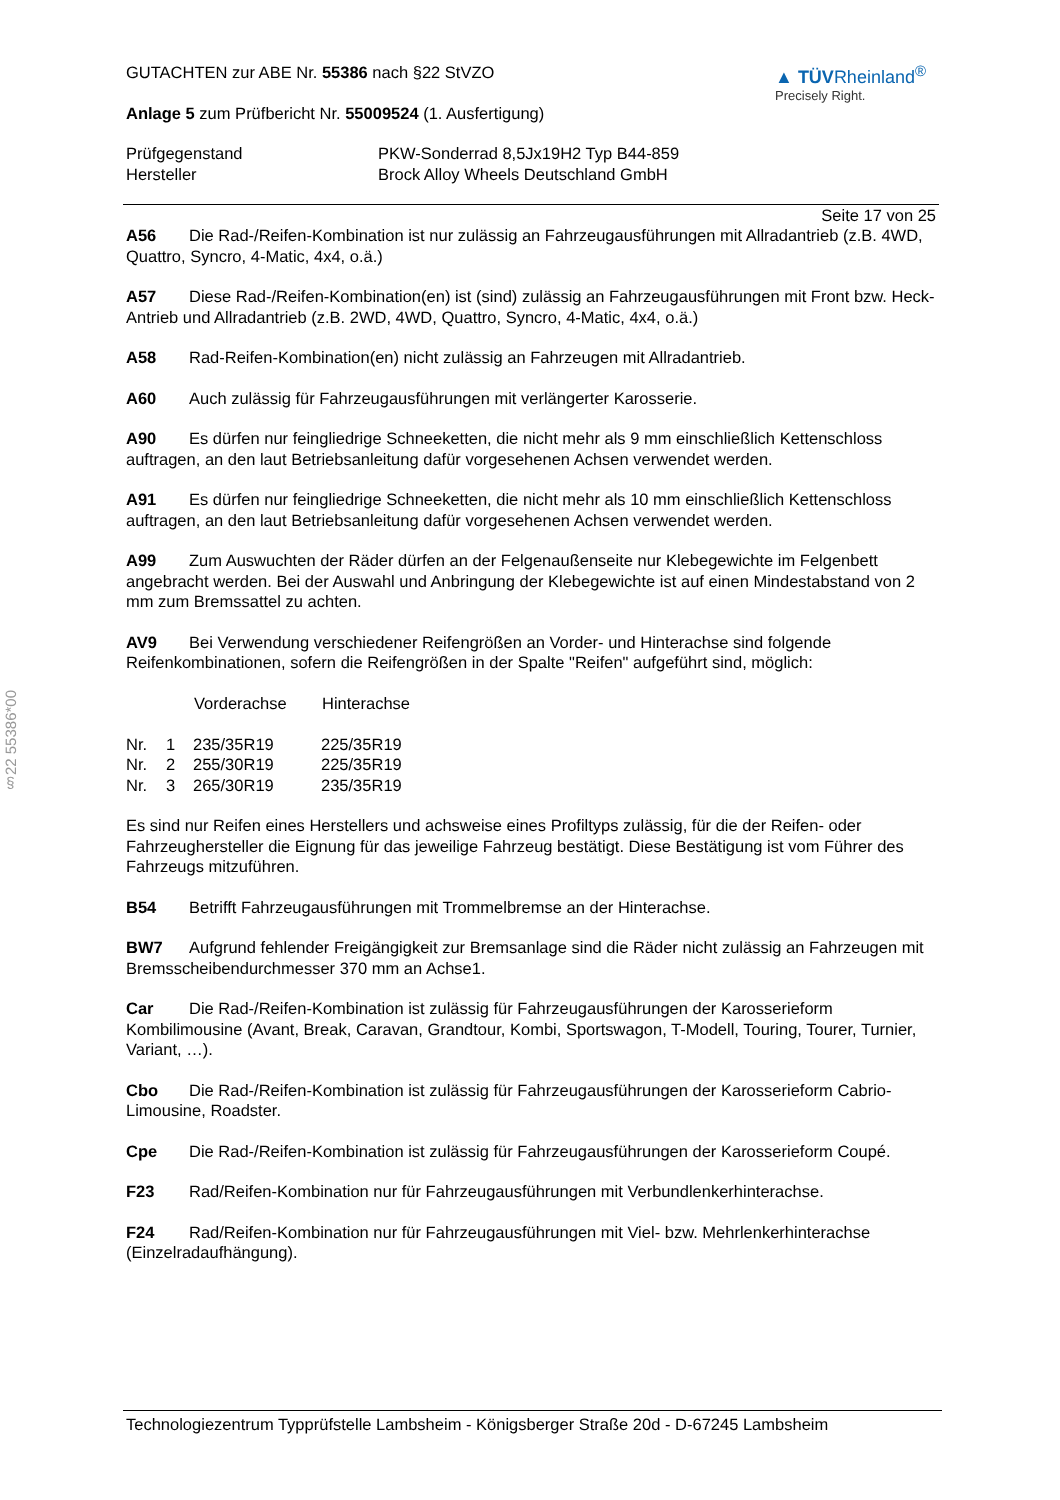§22 55386*00
GUTACHTEN zur ABE Nr. 55386 nach §22 StVZO
Anlage 5 zum Prüfbericht Nr. 55009524 (1. Ausfertigung)
▲ TÜVRheinland<sup>®</sup>
Precisely Right.
| Prüfgegenstand | PKW-Sonderrad 8,5Jx19H2 Typ B44-859 |
| Hersteller | Brock Alloy Wheels Deutschland GmbH |
Seite 17 von 25
A56 Die Rad-/Reifen-Kombination ist nur zulässig an Fahrzeugausführungen mit Allradantrieb (z.B. 4WD, Quattro, Syncro, 4-Matic, 4x4, o.ä.)
A57 Diese Rad-/Reifen-Kombination(en) ist (sind) zulässig an Fahrzeugausführungen mit Front bzw. Heck-Antrieb und Allradantrieb (z.B. 2WD, 4WD, Quattro, Syncro, 4-Matic, 4x4, o.ä.)
A58 Rad-Reifen-Kombination(en) nicht zulässig an Fahrzeugen mit Allradantrieb.
A60 Auch zulässig für Fahrzeugausführungen mit verlängerter Karosserie.
A90 Es dürfen nur feingliedrige Schneeketten, die nicht mehr als 9 mm einschließlich Kettenschloss auftragen, an den laut Betriebsanleitung dafür vorgesehenen Achsen verwendet werden.
A91 Es dürfen nur feingliedrige Schneeketten, die nicht mehr als 10 mm einschließlich Kettenschloss auftragen, an den laut Betriebsanleitung dafür vorgesehenen Achsen verwendet werden.
A99 Zum Auswuchten der Räder dürfen an der Felgenaußenseite nur Klebegewichte im Felgenbett angebracht werden. Bei der Auswahl und Anbringung der Klebegewichte ist auf einen Mindestabstand von 2 mm zum Bremssattel zu achten.
AV9 Bei Verwendung verschiedener Reifengrößen an Vorder- und Hinterachse sind folgende Reifenkombinationen, sofern die Reifengrößen in der Spalte "Reifen" aufgeführt sind, möglich:
| | | Vorderachse | Hinterachse |
| --- | --- | --- | --- |
| Nr. | 1 | 235/35R19 | 225/35R19 |
| Nr. | 2 | 255/30R19 | 225/35R19 |
| Nr. | 3 | 265/30R19 | 235/35R19 |
Es sind nur Reifen eines Herstellers und achsweise eines Profiltyps zulässig, für die der Reifen- oder Fahrzeughersteller die Eignung für das jeweilige Fahrzeug bestätigt. Diese Bestätigung ist vom Führer des Fahrzeugs mitzuführen.
B54 Betrifft Fahrzeugausführungen mit Trommelbremse an der Hinterachse.
BW7 Aufgrund fehlender Freigängigkeit zur Bremsanlage sind die Räder nicht zulässig an Fahrzeugen mit Bremsscheibendurchmesser 370 mm an Achse1.
Car Die Rad-/Reifen-Kombination ist zulässig für Fahrzeugausführungen der Karosserieform Kombilimousine (Avant, Break, Caravan, Grandtour, Kombi, Sportswagon, T-Modell, Touring, Tourer, Turnier, Variant, …).
Cbo Die Rad-/Reifen-Kombination ist zulässig für Fahrzeugausführungen der Karosserieform Cabrio-Limousine, Roadster.
Cpe Die Rad-/Reifen-Kombination ist zulässig für Fahrzeugausführungen der Karosserieform Coupé.
F23 Rad/Reifen-Kombination nur für Fahrzeugausführungen mit Verbundlenkerhinterachse.
F24 Rad/Reifen-Kombination nur für Fahrzeugausführungen mit Viel- bzw. Mehrlenkerhinterachse (Einzelradaufhängung).
Technologiezentrum Typprüfstelle Lambsheim - Königsberger Straße 20d - D-67245 Lambsheim